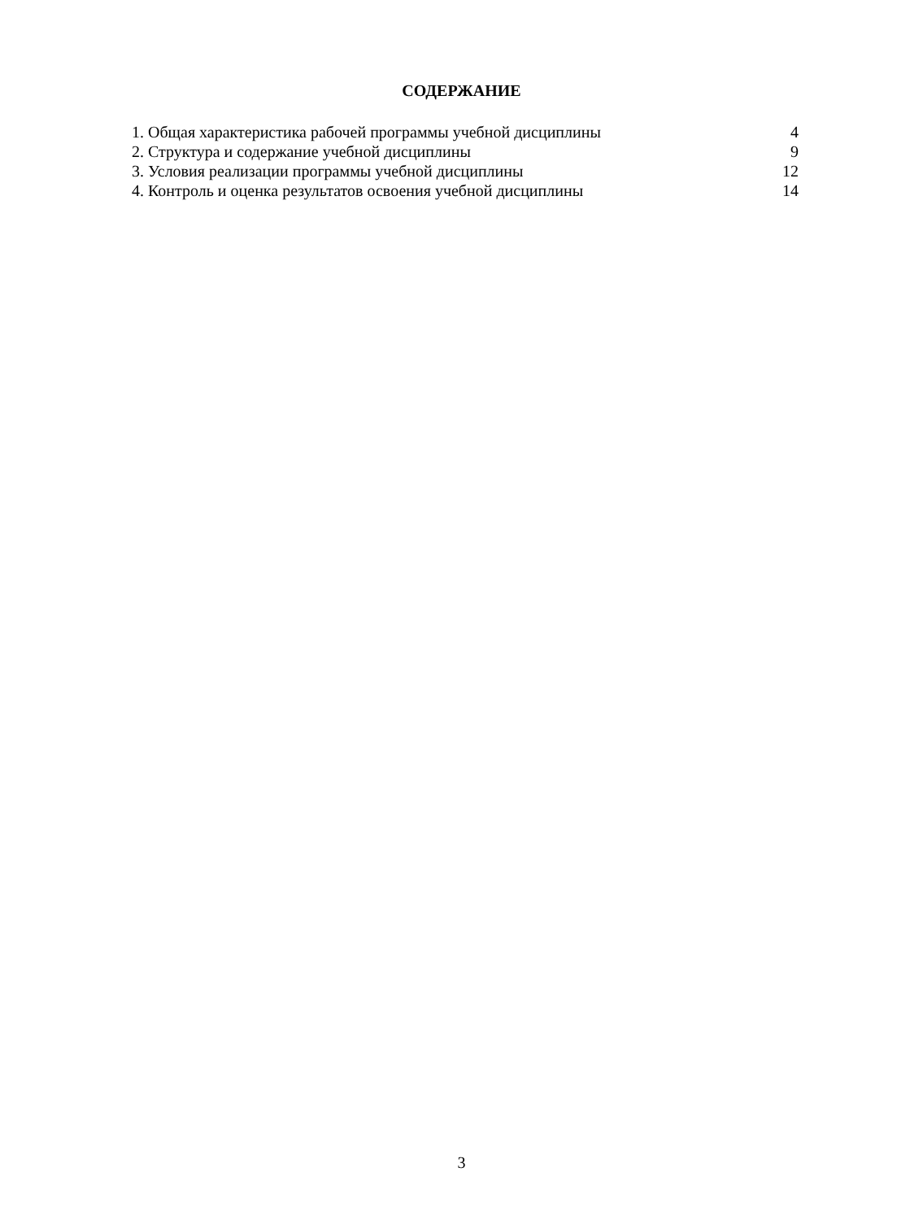СОДЕРЖАНИЕ
| 1. Общая характеристика рабочей программы учебной дисциплины | 4 |
| 2. Структура и содержание учебной дисциплины | 9 |
| 3. Условия реализации программы учебной дисциплины | 12 |
| 4. Контроль и оценка результатов освоения учебной дисциплины | 14 |
3